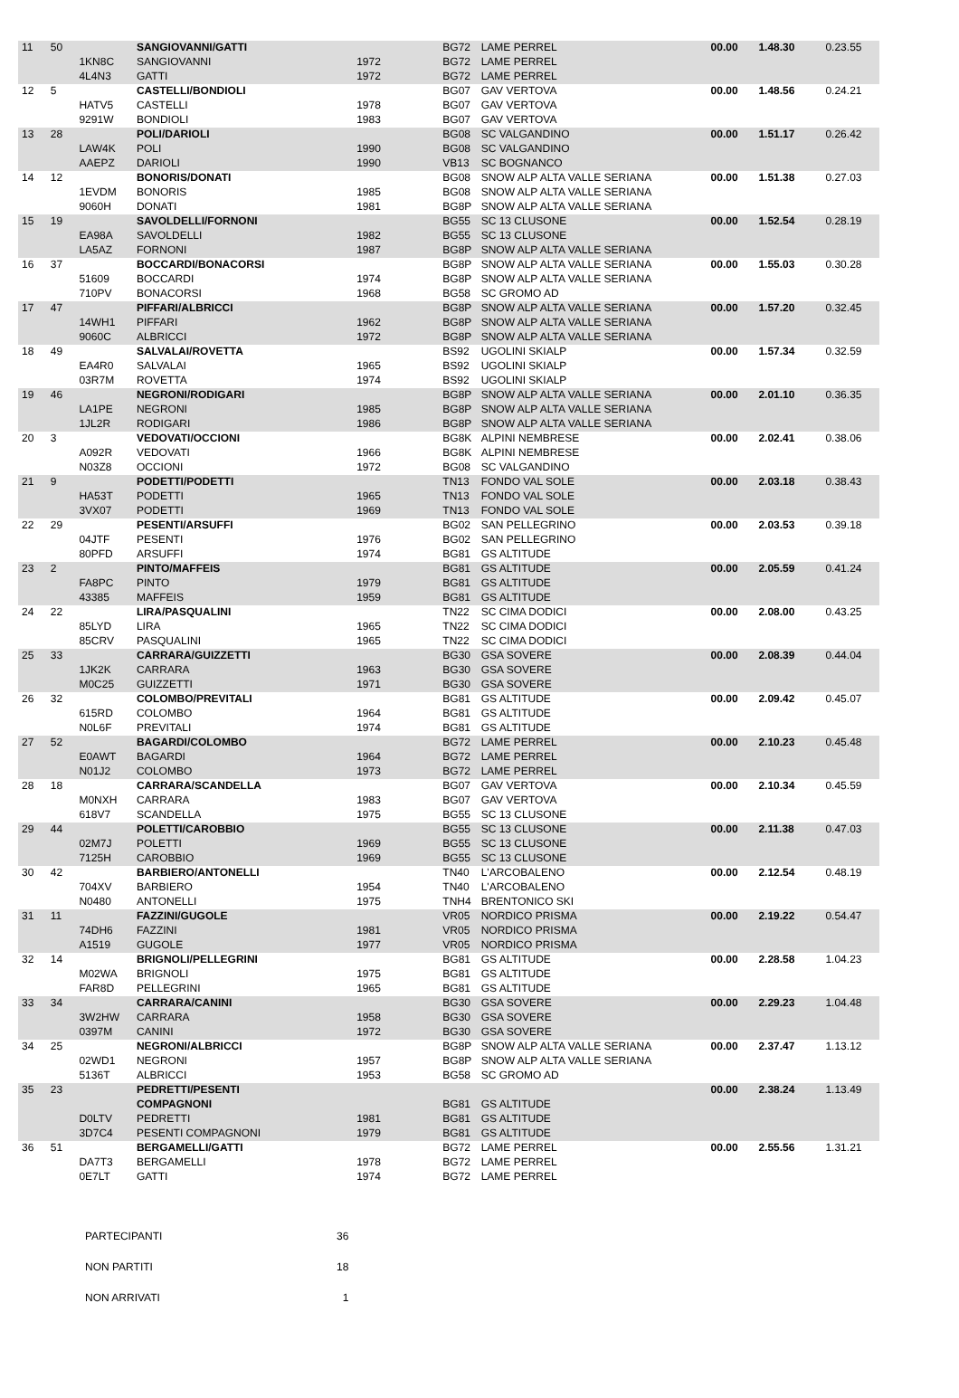| 11 | 50 | | SANGIOVANNI/GATTI | | BG72 | LAME PERREL | 00.00 | 1.48.30 | 0.23.55 |
| | | 1KN8C | SANGIOVANNI | 1972 | BG72 | LAME PERREL | | | |
| | | 4L4N3 | GATTI | 1972 | BG72 | LAME PERREL | | | |
| 12 | 5 | | CASTELLI/BONDIOLI | | BG07 | GAV VERTOVA | 00.00 | 1.48.56 | 0.24.21 |
| | | HATV5 | CASTELLI | 1978 | BG07 | GAV VERTOVA | | | |
| | | 9291W | BONDIOLI | 1983 | BG07 | GAV VERTOVA | | | |
| 13 | 28 | | POLI/DARIOLI | | BG08 | SC VALGANDINO | 00.00 | 1.51.17 | 0.26.42 |
| | | LAW4K | POLI | 1990 | BG08 | SC VALGANDINO | | | |
| | | AAEPZ | DARIOLI | 1990 | VB13 | SC BOGNANCO | | | |
| 14 | 12 | | BONORIS/DONATI | | BG08 | SNOW ALP ALTA VALLE SERIANA | 00.00 | 1.51.38 | 0.27.03 |
| | | 1EVDM | BONORIS | 1985 | BG08 | SNOW ALP ALTA VALLE SERIANA | | | |
| | | 9060H | DONATI | 1981 | BG8P | SNOW ALP ALTA VALLE SERIANA | | | |
| 15 | 19 | | SAVOLDELLI/FORNONI | | BG55 | SC 13 CLUSONE | 00.00 | 1.52.54 | 0.28.19 |
| | | EA98A | SAVOLDELLI | 1982 | BG55 | SC 13 CLUSONE | | | |
| | | LA5AZ | FORNONI | 1987 | BG8P | SNOW ALP ALTA VALLE SERIANA | | | |
| 16 | 37 | | BOCCARDI/BONACORSI | | BG8P | SNOW ALP ALTA VALLE SERIANA | 00.00 | 1.55.03 | 0.30.28 |
| | | 51609 | BOCCARDI | 1974 | BG8P | SNOW ALP ALTA VALLE SERIANA | | | |
| | | 710PV | BONACORSI | 1968 | BG58 | SC GROMO AD | | | |
| 17 | 47 | | PIFFARI/ALBRICCI | | BG8P | SNOW ALP ALTA VALLE SERIANA | 00.00 | 1.57.20 | 0.32.45 |
| | | 14WH1 | PIFFARI | 1962 | BG8P | SNOW ALP ALTA VALLE SERIANA | | | |
| | | 9060C | ALBRICCI | 1972 | BG8P | SNOW ALP ALTA VALLE SERIANA | | | |
| 18 | 49 | | SALVALAI/ROVETTA | | BS92 | UGOLINI SKIALP | 00.00 | 1.57.34 | 0.32.59 |
| | | EA4R0 | SALVALAI | 1965 | BS92 | UGOLINI SKIALP | | | |
| | | 03R7M | ROVETTA | 1974 | BS92 | UGOLINI SKIALP | | | |
| 19 | 46 | | NEGRONI/RODIGARI | | BG8P | SNOW ALP ALTA VALLE SERIANA | 00.00 | 2.01.10 | 0.36.35 |
| | | LA1PE | NEGRONI | 1985 | BG8P | SNOW ALP ALTA VALLE SERIANA | | | |
| | | 1JL2R | RODIGARI | 1986 | BG8P | SNOW ALP ALTA VALLE SERIANA | | | |
| 20 | 3 | | VEDOVATI/OCCIONI | | BG8K | ALPINI NEMBRESE | 00.00 | 2.02.41 | 0.38.06 |
| | | A092R | VEDOVATI | 1966 | BG8K | ALPINI NEMBRESE | | | |
| | | N03Z8 | OCCIONI | 1972 | BG08 | SC VALGANDINO | | | |
| 21 | 9 | | PODETTI/PODETTI | | TN13 | FONDO VAL SOLE | 00.00 | 2.03.18 | 0.38.43 |
| | | HA53T | PODETTI | 1965 | TN13 | FONDO VAL SOLE | | | |
| | | 3VX07 | PODETTI | 1969 | TN13 | FONDO VAL SOLE | | | |
| 22 | 29 | | PESENTI/ARSUFFI | | BG02 | SAN PELLEGRINO | 00.00 | 2.03.53 | 0.39.18 |
| | | 04JTF | PESENTI | 1976 | BG02 | SAN PELLEGRINO | | | |
| | | 80PFD | ARSUFFI | 1974 | BG81 | GS ALTITUDE | | | |
| 23 | 2 | | PINTO/MAFFEIS | | BG81 | GS ALTITUDE | 00.00 | 2.05.59 | 0.41.24 |
| | | FA8PC | PINTO | 1979 | BG81 | GS ALTITUDE | | | |
| | | 43385 | MAFFEIS | 1959 | BG81 | GS ALTITUDE | | | |
| 24 | 22 | | LIRA/PASQUALINI | | TN22 | SC CIMA DODICI | 00.00 | 2.08.00 | 0.43.25 |
| | | 85LYD | LIRA | 1965 | TN22 | SC CIMA DODICI | | | |
| | | 85CRV | PASQUALINI | 1965 | TN22 | SC CIMA DODICI | | | |
| 25 | 33 | | CARRARA/GUIZZETTI | | BG30 | GSA SOVERE | 00.00 | 2.08.39 | 0.44.04 |
| | | 1JK2K | CARRARA | 1963 | BG30 | GSA SOVERE | | | |
| | | M0C25 | GUIZZETTI | 1971 | BG30 | GSA SOVERE | | | |
| 26 | 32 | | COLOMBO/PREVITALI | | BG81 | GS ALTITUDE | 00.00 | 2.09.42 | 0.45.07 |
| | | 615RD | COLOMBO | 1964 | BG81 | GS ALTITUDE | | | |
| | | N0L6F | PREVITALI | 1974 | BG81 | GS ALTITUDE | | | |
| 27 | 52 | | BAGARDI/COLOMBO | | BG72 | LAME PERREL | 00.00 | 2.10.23 | 0.45.48 |
| | | E0AWT | BAGARDI | 1964 | BG72 | LAME PERREL | | | |
| | | N01J2 | COLOMBO | 1973 | BG72 | LAME PERREL | | | |
| 28 | 18 | | CARRARA/SCANDELLA | | BG07 | GAV VERTOVA | 00.00 | 2.10.34 | 0.45.59 |
| | | M0NXH | CARRARA | 1983 | BG07 | GAV VERTOVA | | | |
| | | 618V7 | SCANDELLA | 1975 | BG55 | SC 13 CLUSONE | | | |
| 29 | 44 | | POLETTI/CAROBBIO | | BG55 | SC 13 CLUSONE | 00.00 | 2.11.38 | 0.47.03 |
| | | 02M7J | POLETTI | 1969 | BG55 | SC 13 CLUSONE | | | |
| | | 7125H | CAROBBIO | 1969 | BG55 | SC 13 CLUSONE | | | |
| 30 | 42 | | BARBIERO/ANTONELLI | | TN40 | L'ARCOBALENO | 00.00 | 2.12.54 | 0.48.19 |
| | | 704XV | BARBIERO | 1954 | TN40 | L'ARCOBALENO | | | |
| | | N0480 | ANTONELLI | 1975 | TNH4 | BRENTONICO SKI | | | |
| 31 | 11 | | FAZZINI/GUGOLE | | VR05 | NORDICO PRISMA | 00.00 | 2.19.22 | 0.54.47 |
| | | 74DH6 | FAZZINI | 1981 | VR05 | NORDICO PRISMA | | | |
| | | A1519 | GUGOLE | 1977 | VR05 | NORDICO PRISMA | | | |
| 32 | 14 | | BRIGNOLI/PELLEGRINI | | BG81 | GS ALTITUDE | 00.00 | 2.28.58 | 1.04.23 |
| | | M02WA | BRIGNOLI | 1975 | BG81 | GS ALTITUDE | | | |
| | | FAR8D | PELLEGRINI | 1965 | BG81 | GS ALTITUDE | | | |
| 33 | 34 | | CARRARA/CANINI | | BG30 | GSA SOVERE | 00.00 | 2.29.23 | 1.04.48 |
| | | 3W2HW | CARRARA | 1958 | BG30 | GSA SOVERE | | | |
| | | 0397M | CANINI | 1972 | BG30 | GSA SOVERE | | | |
| 34 | 25 | | NEGRONI/ALBRICCI | | BG8P | SNOW ALP ALTA VALLE SERIANA | 00.00 | 2.37.47 | 1.13.12 |
| | | 02WD1 | NEGRONI | 1957 | BG8P | SNOW ALP ALTA VALLE SERIANA | | | |
| | | 5136T | ALBRICCI | 1953 | BG58 | SC GROMO AD | | | |
| 35 | 23 | | PEDRETTI/PESENTI | | | | 00.00 | 2.38.24 | 1.13.49 |
| | | | COMPAGNONI | | BG81 | GS ALTITUDE | | | |
| | | D0LTV | PEDRETTI | 1981 | BG81 | GS ALTITUDE | | | |
| | | 3D7C4 | PESENTI COMPAGNONI | 1979 | BG81 | GS ALTITUDE | | | |
| 36 | 51 | | BERGAMELLI/GATTI | | BG72 | LAME PERREL | 00.00 | 2.55.56 | 1.31.21 |
| | | DA7T3 | BERGAMELLI | 1978 | BG72 | LAME PERREL | | | |
| | | 0E7LT | GATTI | 1974 | BG72 | LAME PERREL | | | |
| PARTECIPANTI | 36 |
| NON PARTITI | 18 |
| NON ARRIVATI | 1 |